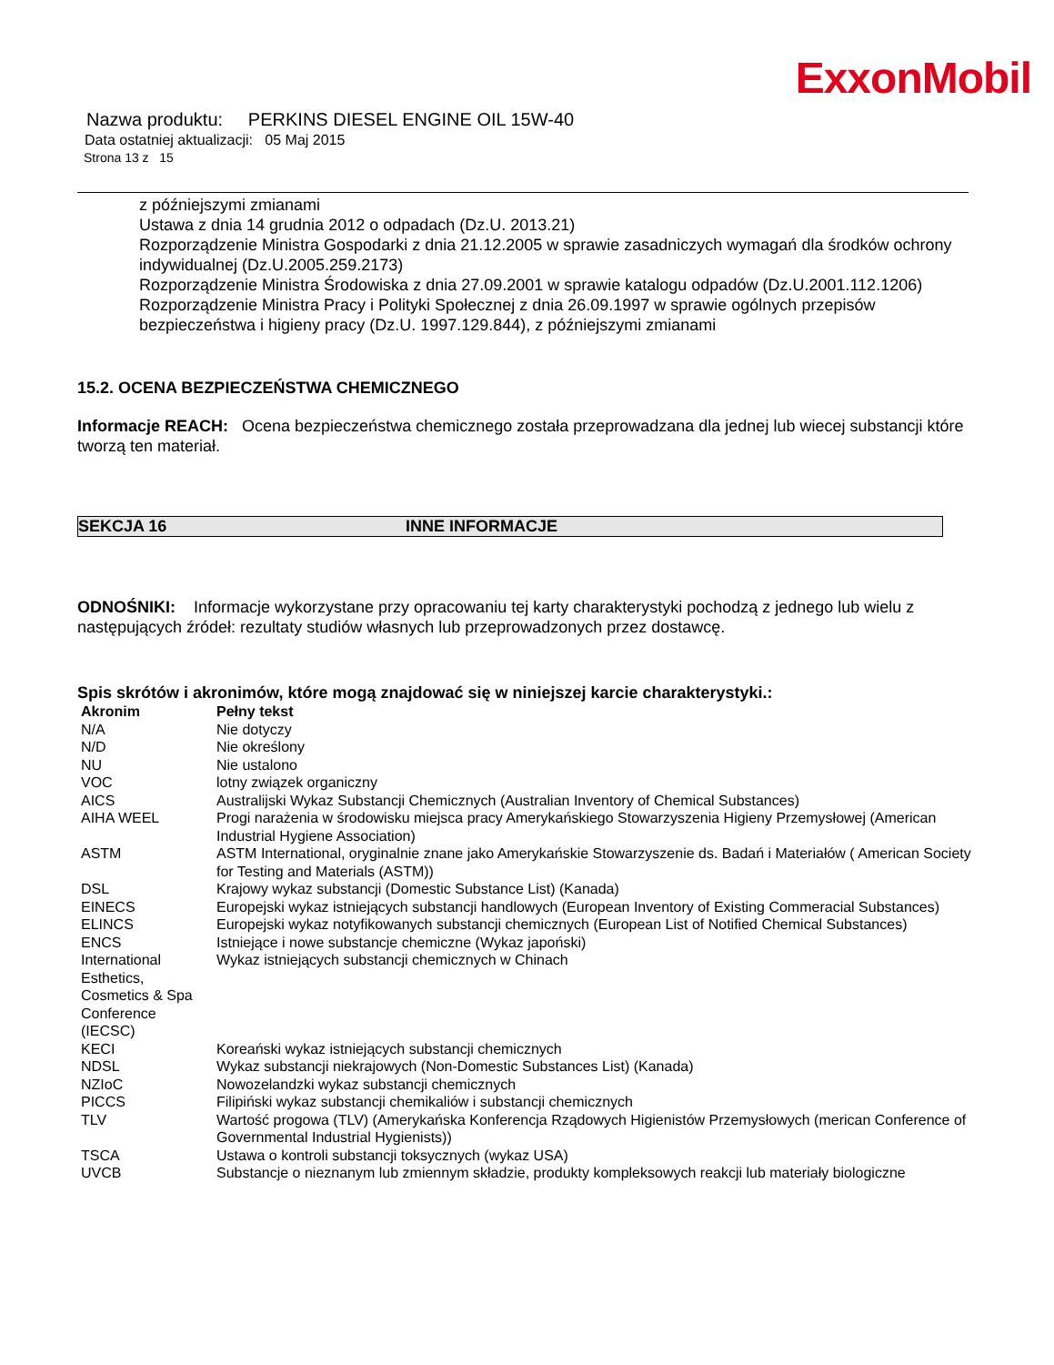ExxonMobil
Nazwa produktu: PERKINS DIESEL ENGINE OIL 15W-40
Data ostatniej aktualizacji: 05 Maj 2015
Strona 13 z 15
z późniejszymi zmianami
Ustawa z dnia 14 grudnia 2012 o odpadach (Dz.U. 2013.21)
Rozporządzenie Ministra Gospodarki z dnia 21.12.2005 w sprawie zasadniczych wymagań dla środków ochrony indywidualnej (Dz.U.2005.259.2173)
Rozporządzenie Ministra Środowiska z dnia 27.09.2001 w sprawie katalogu odpadów (Dz.U.2001.112.1206)
Rozporządzenie Ministra Pracy i Polityki Społecznej z dnia 26.09.1997 w sprawie ogólnych przepisów bezpieczeństwa i higieny pracy (Dz.U. 1997.129.844), z późniejszymi zmianami
15.2. OCENA BEZPIECZEŃSTWA CHEMICZNEGO
Informacje REACH: Ocena bezpieczeństwa chemicznego została przeprowadzana dla jednej lub wiecej substancji które tworzą ten materiał.
SEKCJA 16 INNE INFORMACJE
ODNOŚNIKI: Informacje wykorzystane przy opracowaniu tej karty charakterystyki pochodzą z jednego lub wielu z następujących źródeł: rezultaty studiów własnych lub przeprowadzonych przez dostawcę.
Spis skrótów i akronimów, które mogą znajdować się w niniejszej karcie charakterystyki.:
| Akronim | Pełny tekst |
| --- | --- |
| N/A | Nie dotyczy |
| N/D | Nie określony |
| NU | Nie ustalono |
| VOC | lotny związek organiczny |
| AICS | Australijski Wykaz Substancji Chemicznych (Australian Inventory of Chemical Substances) |
| AIHA WEEL | Progi narażenia w środowisku miejsca pracy Amerykańskiego Stowarzyszenia Higieny Przemysłowej (American Industrial Hygiene Association) |
| ASTM | ASTM International, oryginalnie znane jako Amerykańskie Stowarzyszenie ds. Badań i Materiałów ( American Society for Testing and Materials (ASTM)) |
| DSL | Krajowy wykaz substancji (Domestic Substance List) (Kanada) |
| EINECS | Europejski wykaz istniejących substancji handlowych (European Inventory of Existing Commeracial Substances) |
| ELINCS | Europejski wykaz notyfikowanych substancji chemicznych (European List of Notified Chemical Substances) |
| ENCS | Istniejące i nowe substancje chemiczne (Wykaz japoński) |
| International Esthetics, Cosmetics & Spa Conference (IECSC) | Wykaz istniejących substancji chemicznych w Chinach |
| KECI | Koreański wykaz istniejących substancji chemicznych |
| NDSL | Wykaz substancji niekrajowych (Non-Domestic Substances List) (Kanada) |
| NZIoC | Nowozelandzki wykaz substancji chemicznych |
| PICCS | Filipiński wykaz substancji chemikaliów i substancji chemicznych |
| TLV | Wartość progowa (TLV) (Amerykańska Konferencja Rządowych Higienistów Przemysłowych (merican Conference of Governmental Industrial Hygienists)) |
| TSCA | Ustawa o kontroli substancji toksycznych (wykaz USA) |
| UVCB | Substancje o nieznanym lub zmiennym składzie, produkty kompleksowych reakcji lub materiały biologiczne |